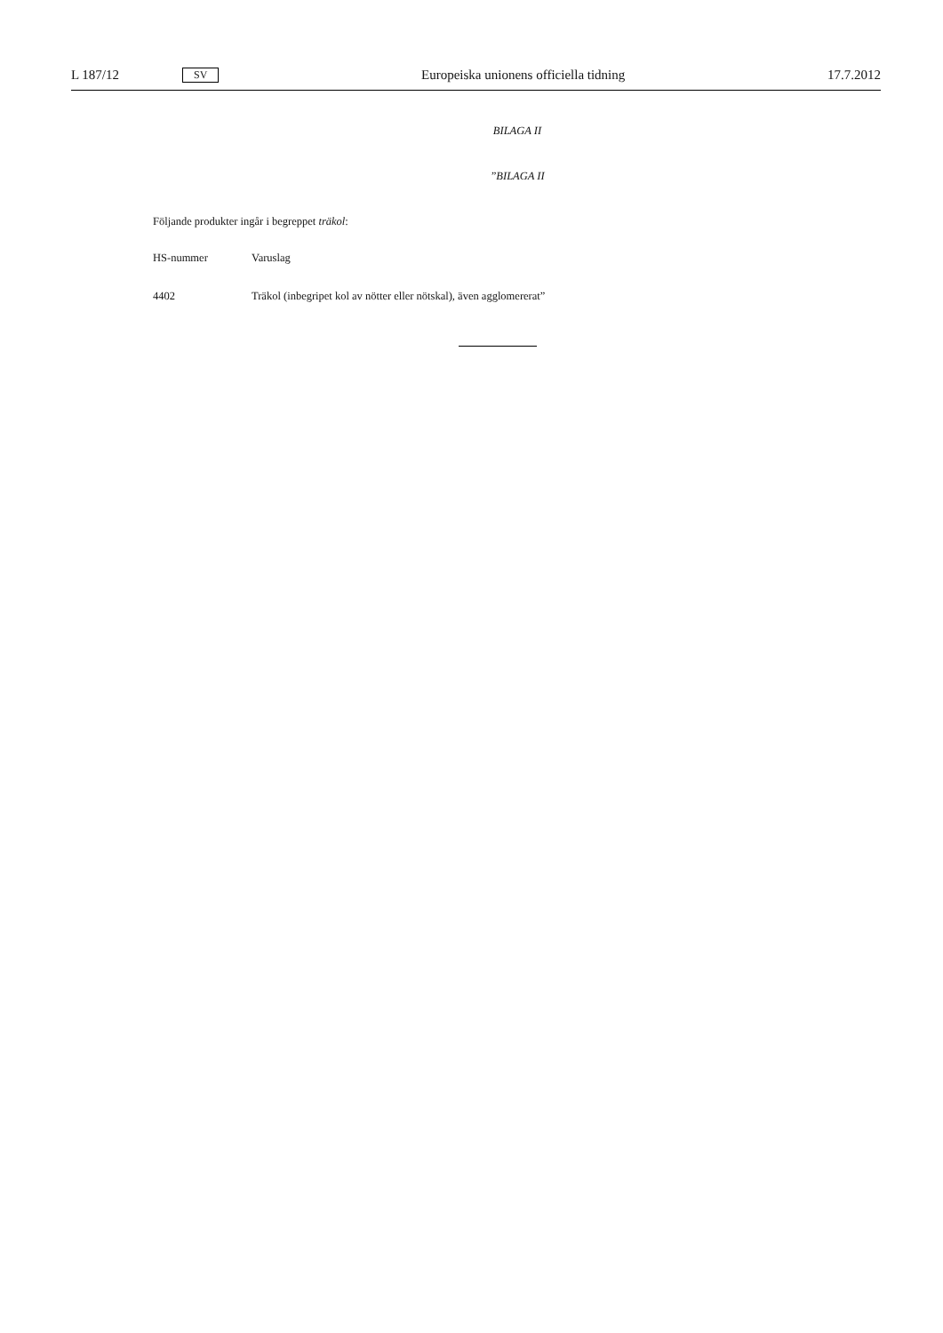L 187/12 SV Europeiska unionens officiella tidning 17.7.2012
BILAGA II
”BILAGA II
Följande produkter ingår i begreppet träkol:
| HS-nummer | Varuslag |
| --- | --- |
| 4402 | Träkol (inbegripet kol av nötter eller nötskal), även agglomererat” |